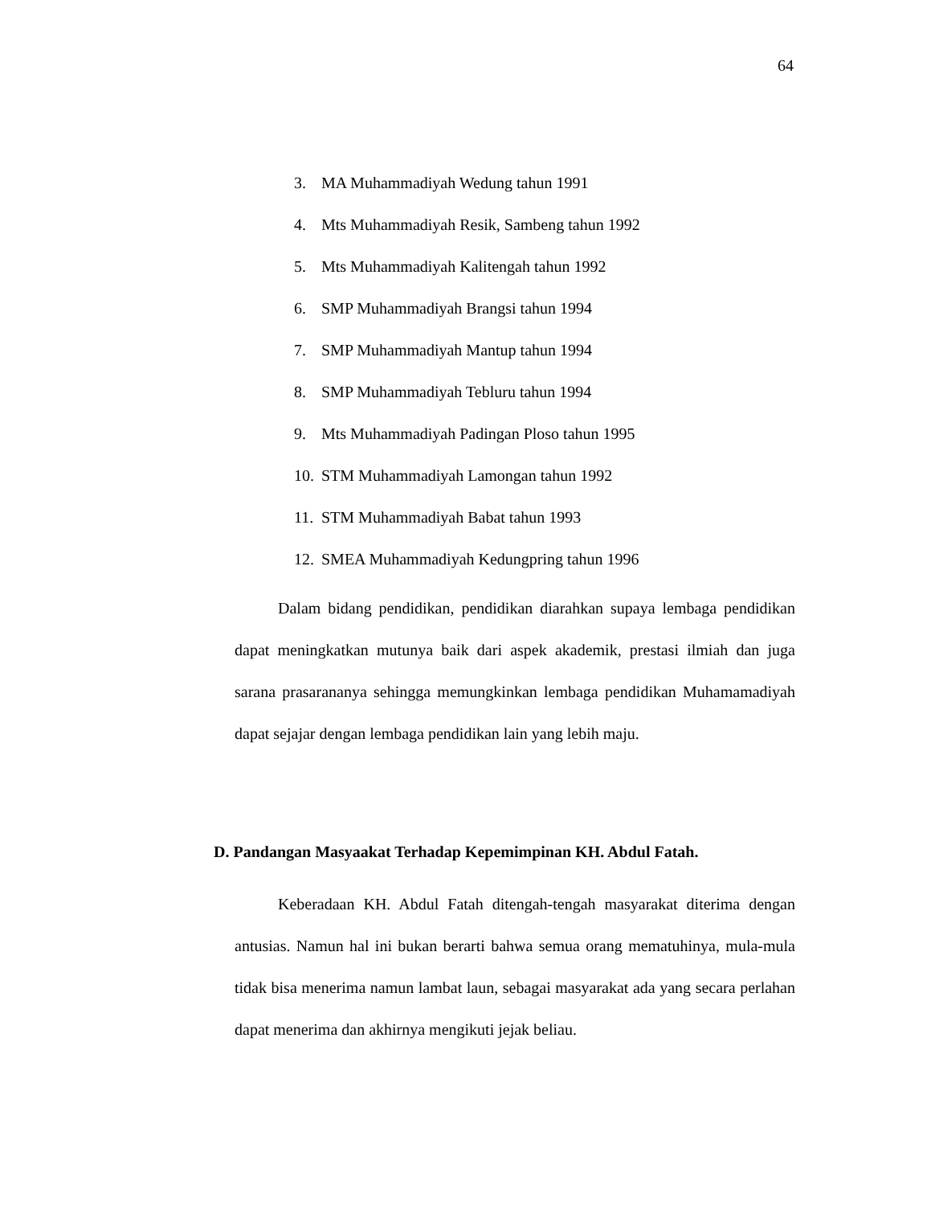64
3. MA Muhammadiyah Wedung tahun 1991
4. Mts Muhammadiyah Resik, Sambeng tahun 1992
5. Mts Muhammadiyah Kalitengah tahun 1992
6. SMP Muhammadiyah Brangsi tahun 1994
7. SMP Muhammadiyah Mantup tahun 1994
8. SMP Muhammadiyah Tebluru tahun 1994
9. Mts Muhammadiyah Padingan Ploso tahun 1995
10. STM Muhammadiyah Lamongan tahun 1992
11. STM Muhammadiyah Babat tahun 1993
12. SMEA Muhammadiyah Kedungpring tahun 1996
Dalam bidang pendidikan, pendidikan diarahkan supaya lembaga pendidikan dapat meningkatkan mutunya baik dari aspek akademik, prestasi ilmiah dan juga sarana prasarananya sehingga memungkinkan lembaga pendidikan Muhamamadiyah dapat sejajar dengan lembaga pendidikan lain yang lebih maju.
D. Pandangan Masyaakat Terhadap Kepemimpinan KH. Abdul Fatah.
Keberadaan KH. Abdul Fatah ditengah-tengah masyarakat diterima dengan antusias. Namun hal ini bukan berarti bahwa semua orang mematuhinya, mula-mula tidak bisa menerima namun lambat laun, sebagai masyarakat ada yang secara perlahan dapat menerima dan akhirnya mengikuti jejak beliau.